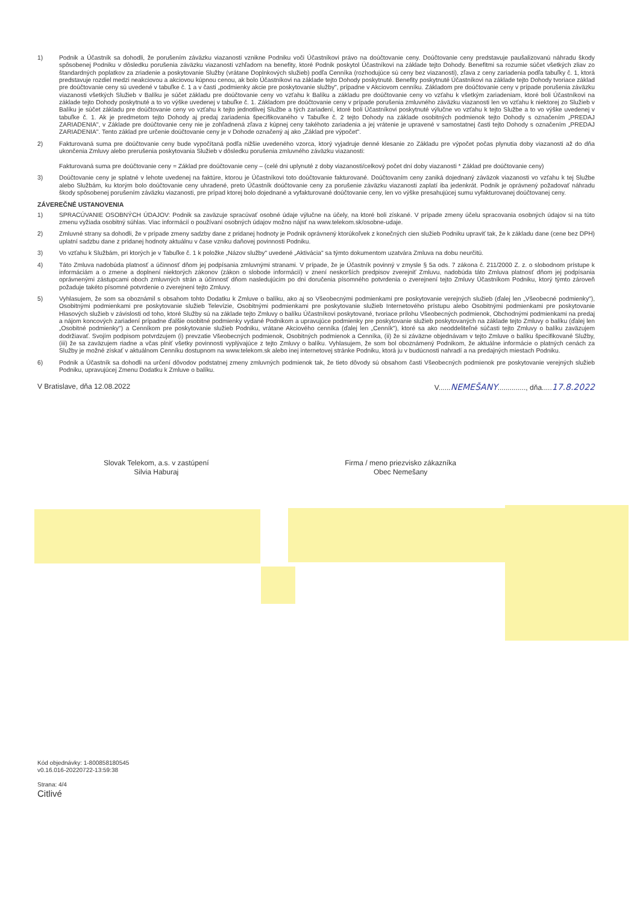1) Podnik a Účastník sa dohodli, že porušením záväzku viazanosti vznikne Podniku voči Účastníkovi právo na doúčtovanie ceny. Doúčtovanie ceny predstavuje paušalizovanú náhradu škody spôsobenej Podniku v dôsledku porušenia záväzku viazanosti vzhľadom na benefity, ktoré Podnik poskytol Účastníkovi na základe tejto Dohody. Benefitmi sa rozumie súčet všetkých zliav zo štandardných poplatkov za zriadenie a poskytovanie Služby (vrátane Doplnkových služieb) podľa Cenníka (rozhodujúce sú ceny bez viazanosti), zľava z ceny zariadenia podľa tabuľky č. 1, ktorá predstavuje rozdiel medzi neakciovou a akciovou kúpnou cenou, ak bolo Účastníkovi na základe tejto Dohody poskytnuté. Benefity poskytnuté Účastníkovi na základe tejto Dohody tvoriace základ pre doúčtovanie ceny sú uvedené v tabuľke č. 1 a v časti „podmienky akcie pre poskytovanie služby", prípadne v Akciovom cenníku. Základom pre doúčtovanie ceny v prípade porušenia záväzku viazanosti všetkých Služieb v Balíku je súčet základu pre doúčtovanie ceny vo vzťahu k Balíku a základu pre doúčtovanie ceny vo vzťahu k všetkým zariadeniam, ktoré boli Účastníkovi na základe tejto Dohody poskytnuté a to vo výške uvedenej v tabuľke č. 1. Základom pre doúčtovanie ceny v prípade porušenia zmluvného záväzku viazanosti len vo vzťahu k niektorej zo Služieb v Balíku je súčet základu pre doúčtovanie ceny vo vzťahu k tejto jednotlivej Službe a tých zariadení, ktoré boli Účastníkovi poskytnuté výlučne vo vzťahu k tejto Službe a to vo výške uvedenej v tabuľke č. 1. Ak je predmetom tejto Dohody aj predaj zariadenia špecifikovaného v Tabuľke č. 2 tejto Dohody na základe osobitných podmienok tejto Dohody s označením „PREDAJ ZARIADENIA", v Základe pre doúčtovanie ceny nie je zohľadnená zľava z kúpnej ceny takéhoto zariadenia a jej vrátenie je upravené v samostatnej časti tejto Dohody s označením „PREDAJ ZARIADENIA". Tento základ pre určenie doúčtovanie ceny je v Dohode označený aj ako „Základ pre výpočet".
2) Fakturovaná suma pre doúčtovanie ceny bude vypočítaná podľa nižšie uvedeného vzorca, ktorý vyjadruje denné klesanie zo Základu pre výpočet počas plynutia doby viazanosti až do dňa ukončenia Zmluvy alebo prerušenia poskytovania Služieb v dôsledku porušenia zmluvného záväzku viazanosti:
Fakturovaná suma pre doúčtovanie ceny = Základ pre doúčtovanie ceny – (celé dni uplynuté z doby viazanosti/celkový počet dní doby viazanosti * Základ pre doúčtovanie ceny)
3) Doúčtovanie ceny je splatné v lehote uvedenej na faktúre, ktorou je Účastníkovi toto doúčtovanie fakturované. Doúčtovaním ceny zaniká dojednaný záväzok viazanosti vo vzťahu k tej Službe alebo Službám, ku ktorým bolo doúčtovanie ceny uhradené, preto Účastník doúčtovanie ceny za porušenie záväzku viazanosti zaplatí iba jedenkrát. Podnik je oprávnený požadovať náhradu škody spôsobenej porušením záväzku viazanosti, pre prípad ktorej bolo dojednané a vyfakturované doúčtovanie ceny, len vo výške presahujúcej sumu vyfakturovanej doúčtovanej ceny.
ZÁVEREČNÉ USTANOVENIA
1) SPRACÚVANIE OSOBNÝCH ÚDAJOV: Podnik sa zaväzuje spracúvať osobné údaje výlučne na účely, na ktoré boli získané. V prípade zmeny účelu spracovania osobných údajov si na túto zmenu vyžiada osobitný súhlas. Viac informácií o používaní osobných údajov možno nájsť na www.telekom.sk/osobne-udaje.
2) Zmluvné strany sa dohodli, že v prípade zmeny sadzby dane z pridanej hodnoty je Podnik oprávnený ktorúkoľvek z konečných cien služieb Podniku upraviť tak, že k základu dane (cene bez DPH) uplatní sadzbu dane z pridanej hodnoty aktuálnu v čase vzniku daňovej povinnosti Podniku.
3) Vo vzťahu k Službám, pri ktorých je v Tabuľke č. 1 k položke „Názov služby" uvedené „Aktivácia" sa týmto dokumentom uzatvára Zmluva na dobu neurčitú.
4) Táto Zmluva nadobúda platnosť a účinnosť dňom jej podpísania zmluvnými stranami. V prípade, že je Účastník povinný v zmysle § 5a ods. 7 zákona č. 211/2000 Z. z. o slobodnom prístupe k informáciám a o zmene a doplnení niektorých zákonov (zákon o slobode informácií) v znení neskorších predpisov zverejniť Zmluvu, nadobúda táto Zmluva platnosť dňom jej podpísania oprávnenými zástupcami oboch zmluvných strán a účinnosť dňom nasledujúcim po dni doručenia písomného potvrdenia o zverejnení tejto Zmluvy Účastníkom Podniku, ktorý týmto zároveň požaduje takéto písomné potvrdenie o zverejnení tejto Zmluvy.
5) Vyhlasujem, že som sa oboznámil s obsahom tohto Dodatku k Zmluve o balíku, ako aj so Všeobecnými podmienkami pre poskytovanie verejných služieb (ďalej len „Všeobecné podmienky"), Osobitnými podmienkami pre poskytovanie služieb Televízie, Osobitnými podmienkami pre poskytovanie služieb Internetového prístupu alebo Osobitnými podmienkami pre poskytovanie Hlasových služieb v závislosti od toho, ktoré Služby sú na základe tejto Zmluvy o balíku Účastníkovi poskytované, tvoriace prílohu Všeobecných podmienok, Obchodnými podmienkami na predaj a nájom koncových zariadení prípadne ďalšie osobitné podmienky vydané Podnikom a upravujúce podmienky pre poskytovanie služieb poskytovaných na základe tejto Zmluvy o balíku (ďalej len „Osobitné podmienky") a Cenníkom pre poskytovanie služieb Podniku, vrátane Akciového cenníka (ďalej len „Cenník"), ktoré sa ako neoddeliteľné súčasti tejto Zmluvy o balíku zaväzujem dodržiavať. Svojím podpisom potvrdzujem (i) prevzatie Všeobecných podmienok, Osobitných podmienok a Cenníka, (ii) že si záväzne objednávam v tejto Zmluve o balíku špecifikované Služby, (iii) že sa zaväzujem riadne a včas plniť všetky povinnosti vyplývajúce z tejto Zmluvy o balíku. Vyhlasujem, že som bol oboznámený Podnikom, že aktuálne informácie o platných cenách za Služby je možné získať v aktuálnom Cenníku dostupnom na www.telekom.sk alebo inej internetovej stránke Podniku, ktorá ju v budúcnosti nahradí a na predajných miestach Podniku.
6) Podnik a Účastník sa dohodli na určení dôvodov podstatnej zmeny zmluvných podmienok tak, že tieto dôvody sú obsahom časti Všeobecných podmienok pre poskytovanie verejných služieb Podniku, upravujúcej Zmenu Dodatku k Zmluve o balíku.
V Bratislave, dňa 12.08.2022 V......NEMEŠANY.............., dňa.....17.8.2022
Slovak Telekom, a.s. v zastúpení
Silvia Haburaj
Firma / meno priezvisko zákazníka
Obec Nemešany
Kód objednávky: 1-800858180545
v0.16.016-20220722-13:59:38
Strana: 4/4
Citlivé